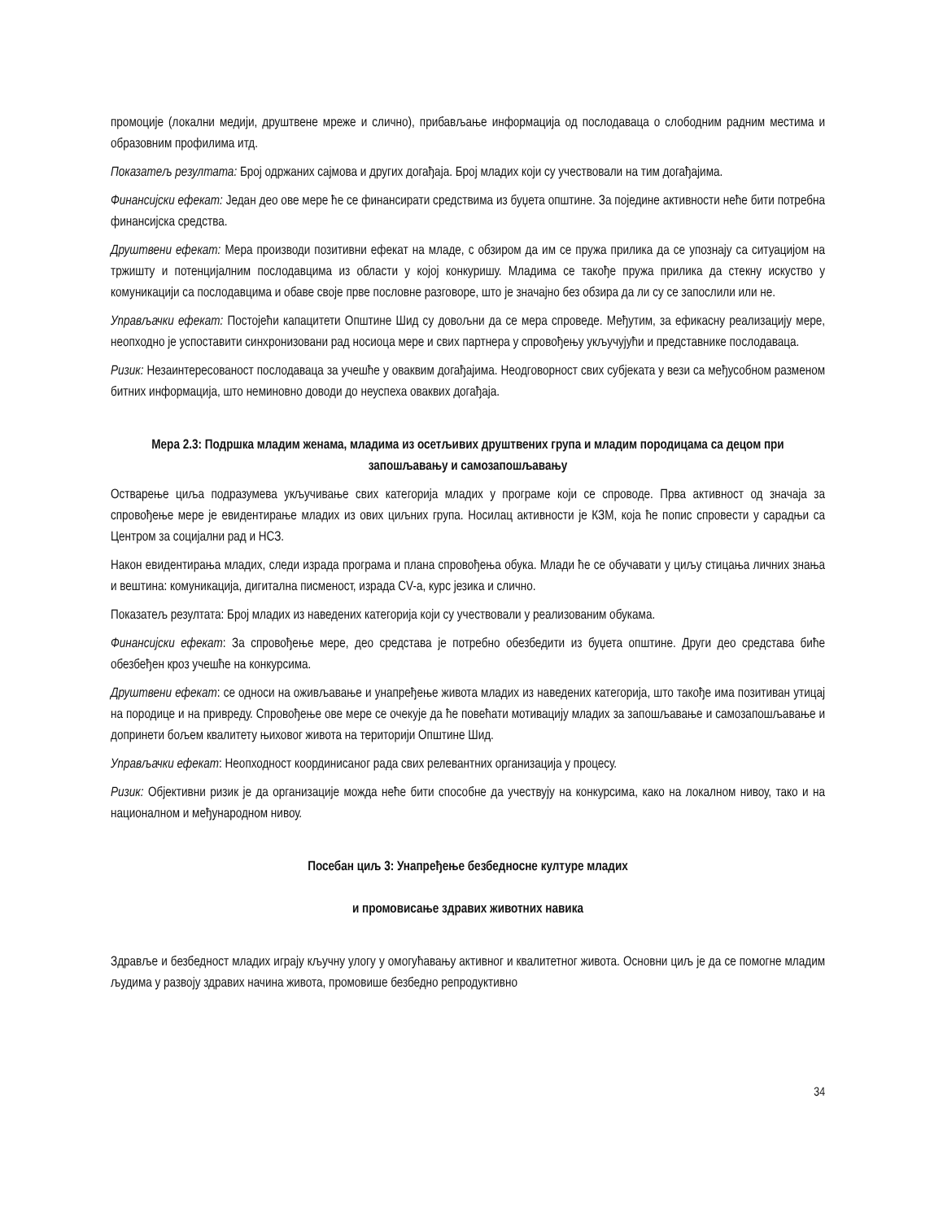промоције (локални медији, друштвене мреже и слично), прибављање информација од послодаваца о слободним радним местима и образовним профилима итд.
Показатељ резултата: Број одржаних сајмова и других догађаја. Број младих који су учествовали на тим догађајима.
Финансијски ефекат: Један део ове мере ће се финансирати средствима из буџета општине. За поједине активности неће бити потребна финансијска средства.
Друштвени ефекат: Мера производи позитивни ефекат на младе, с обзиром да им се пружа прилика да се упознају са ситуацијом на тржишту и потенцијалним послодавцима из области у којој конкуришу. Младима се такође пружа прилика да стекну искуство у комуникацији са послодавцима и обаве своје прве пословне разговоре, што је значајно без обзира да ли су се запослили или не.
Управљачки ефекат: Постојећи капацитети Општине Шид су довољни да се мера спроведе. Међутим, за ефикасну реализацију мере, неопходно је успоставити синхронизовани рад носиоца мере и свих партнера у спровођењу укључујући и представнике послодаваца.
Ризик: Незаинтересованост послодаваца за учешће у оваквим догађајима. Неодговорност свих субјеката у вези са међусобном разменом битних информација, што неминовно доводи до неуспеха оваквих догађаја.
Мера 2.3: Подршка младим женама, младима из осетљивих друштвених група и младим породицама са децом при запошљавању и самозапошљавању
Остварење циља подразумева укључивање свих категорија младих у програме који се спроводе. Прва активност од значаја за спровођење мере је евидентирање младих из ових циљних група. Носилац активности је КЗМ, која ће попис спровести у сарадњи са Центром за социјални рад и НСЗ.
Након евидентирања младих, следи израда програма и плана спровођења обука. Млади ће се обучавати у циљу стицања личних знања и вештина: комуникација, дигитална писменост, израда CV-а, курс језика и слично.
Показатељ резултата: Број младих из наведених категорија који су учествовали у реализованим обукама.
Финансијски ефекат: За спровођење мере, део средстава је потребно обезбедити из буџета општине. Други део средстава биће обезбеђен кроз учешће на конкурсима.
Друштвени ефекат: се односи на оживљавање и унапређење живота младих из наведених категорија, што такође има позитиван утицај на породице и на привреду. Спровођење ове мере се очекује да ће повећати мотивацију младих за запошљавање и самозапошљавање и допринети бољем квалитету њиховог живота на територији Општине Шид.
Управљачки ефекат: Неопходност координисаног рада свих релевантних организација у процесу.
Ризик: Објективни ризик је да организације можда неће бити способне да учествују на конкурсима, како на локалном нивоу, тако и на националном и међународном нивоу.
Посебан циљ 3: Унапређење безбедносне културе младих
и промовисање здравих животних навика
Здравље и безбедност младих играју кључну улогу у омогућавању активног и квалитетног живота. Основни циљ је да се помогне младим људима у развоју здравих начина живота, промовише безбедно репродуктивно
34